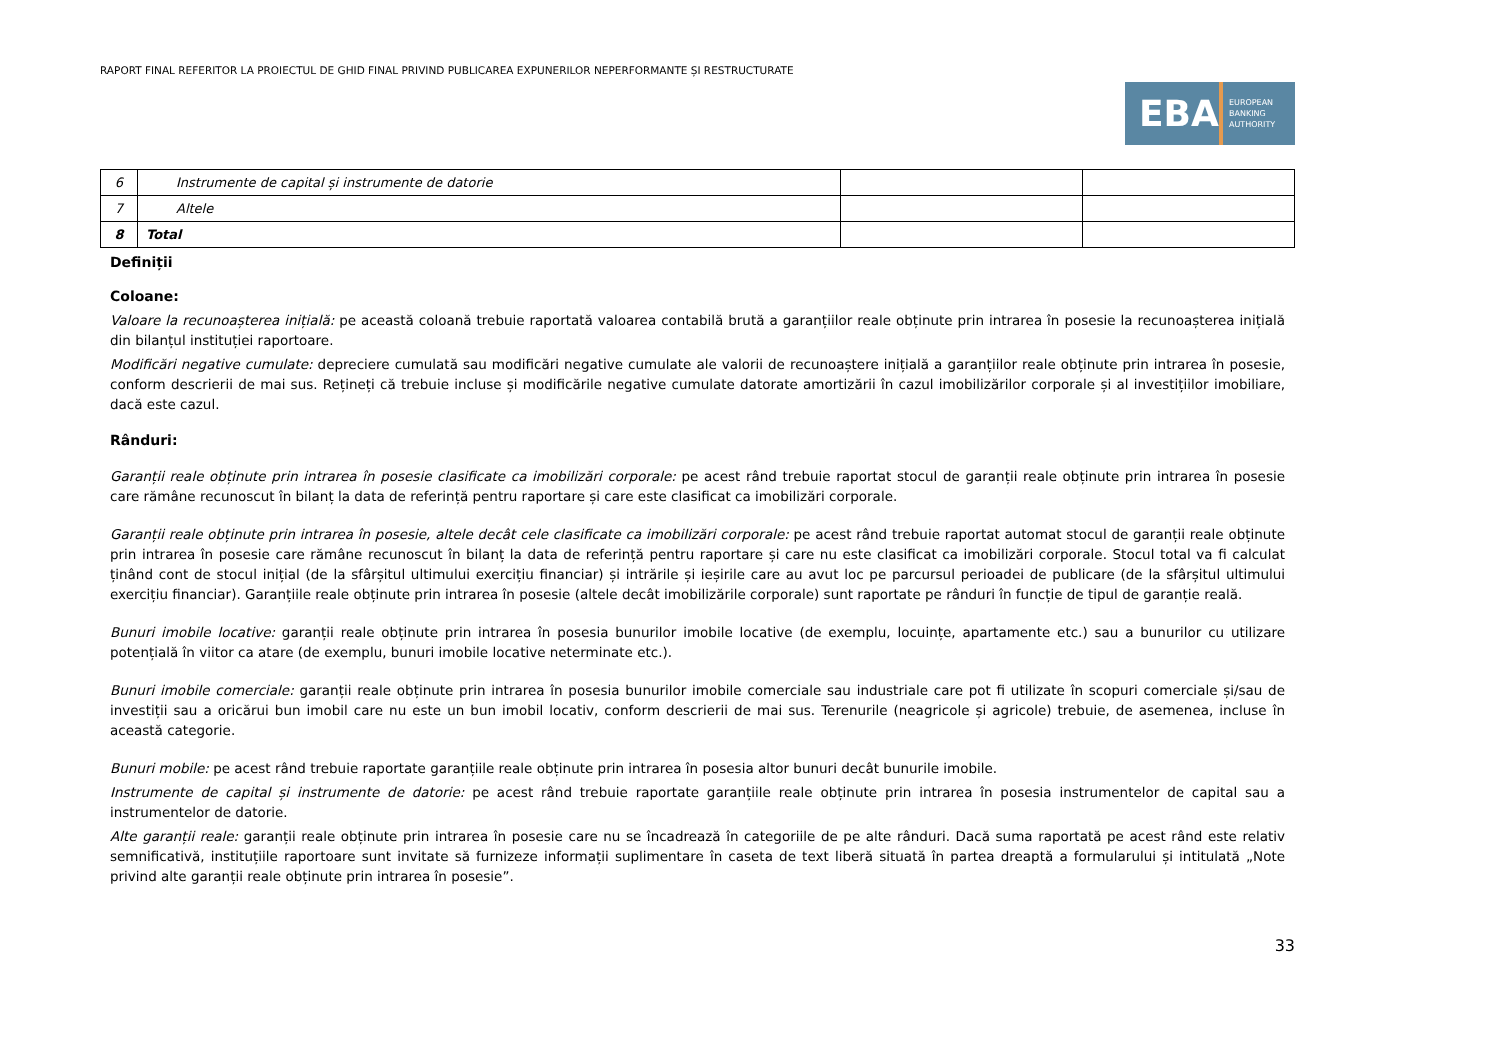RAPORT FINAL REFERITOR LA PROIECTUL DE GHID FINAL PRIVIND PUBLICAREA EXPUNERILOR NEPERFORMANTE ȘI RESTRUCTURATE
EBA EUROPEAN
BANKING
AUTHORITY
| 6 | Instrumente de capital și instrumente de datorie | | |
| 7 | Altele | | |
| 8 | Total | | |
Definiții
Coloane:
Valoare la recunoașterea inițială: pe această coloană trebuie raportată valoarea contabilă brută a garanțiilor reale obținute prin intrarea în posesie la recunoașterea inițială din bilanțul instituției raportoare.
Modificări negative cumulate: depreciere cumulată sau modificări negative cumulate ale valorii de recunoaștere inițială a garanțiilor reale obținute prin intrarea în posesie, conform descrierii de mai sus. Rețineți că trebuie incluse și modificările negative cumulate datorate amortizării în cazul imobilizărilor corporale și al investițiilor imobiliare, dacă este cazul.
Rânduri:
Garanții reale obținute prin intrarea în posesie clasificate ca imobilizări corporale: pe acest rând trebuie raportat stocul de garanții reale obținute prin intrarea în posesie care rămâne recunoscut în bilanț la data de referință pentru raportare și care este clasificat ca imobilizări corporale.
Garanții reale obținute prin intrarea în posesie, altele decât cele clasificate ca imobilizări corporale: pe acest rând trebuie raportat automat stocul de garanții reale obținute prin intrarea în posesie care rămâne recunoscut în bilanț la data de referință pentru raportare și care nu este clasificat ca imobilizări corporale. Stocul total va fi calculat ținând cont de stocul inițial (de la sfârșitul ultimului exercițiu financiar) și intrările și ieșirile care au avut loc pe parcursul perioadei de publicare (de la sfârșitul ultimului exercițiu financiar). Garanțiile reale obținute prin intrarea în posesie (altele decât imobilizările corporale) sunt raportate pe rânduri în funcție de tipul de garanție reală.
Bunuri imobile locative: garanții reale obținute prin intrarea în posesia bunurilor imobile locative (de exemplu, locuințe, apartamente etc.) sau a bunurilor cu utilizare potențială în viitor ca atare (de exemplu, bunuri imobile locative neterminate etc.).
Bunuri imobile comerciale: garanții reale obținute prin intrarea în posesia bunurilor imobile comerciale sau industriale care pot fi utilizate în scopuri comerciale și/sau de investiții sau a oricărui bun imobil care nu este un bun imobil locativ, conform descrierii de mai sus. Terenurile (neagricole și agricole) trebuie, de asemenea, incluse în această categorie.
Bunuri mobile: pe acest rând trebuie raportate garanțiile reale obținute prin intrarea în posesia altor bunuri decât bunurile imobile.
Instrumente de capital și instrumente de datorie: pe acest rând trebuie raportate garanțiile reale obținute prin intrarea în posesia instrumentelor de capital sau a instrumentelor de datorie.
Alte garanții reale: garanții reale obținute prin intrarea în posesie care nu se încadrează în categoriile de pe alte rânduri. Dacă suma raportată pe acest rând este relativ semnificativă, instituțiile raportoare sunt invitate să furnizeze informații suplimentare în caseta de text liberă situată în partea dreaptă a formularului și intitulată „Note privind alte garanții reale obținute prin intrarea în posesie”.
33